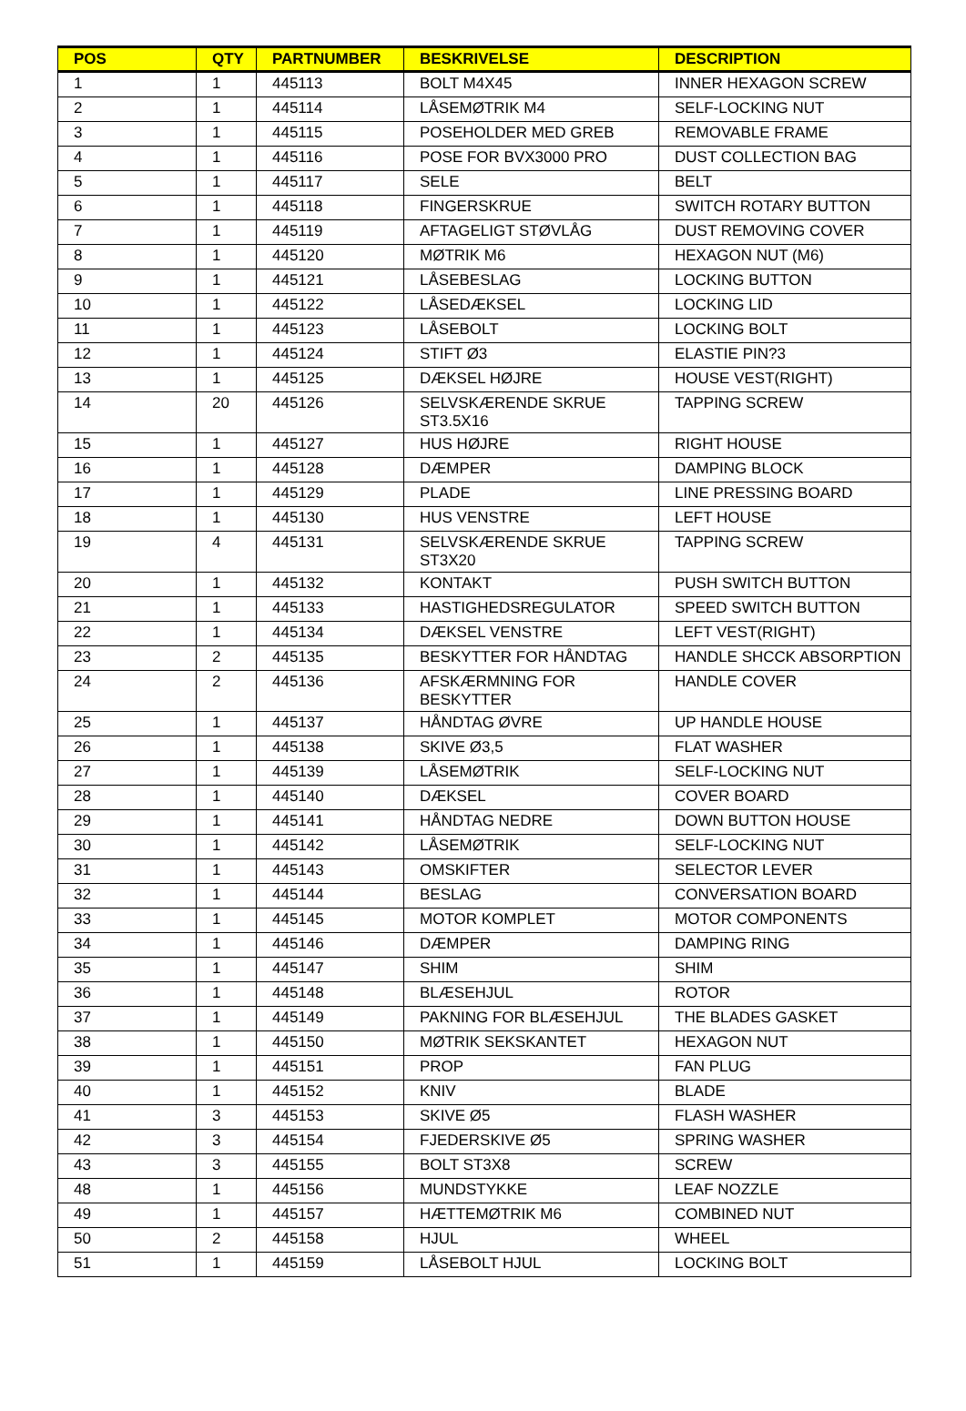| POS | QTY | PARTNUMBER | BESKRIVELSE | DESCRIPTION |
| --- | --- | --- | --- | --- |
| 1 | 1 | 445113 | BOLT M4X45 | INNER HEXAGON SCREW |
| 2 | 1 | 445114 | LÅSEMØTRIK M4 | SELF-LOCKING NUT |
| 3 | 1 | 445115 | POSEHOLDER MED GREB | REMOVABLE FRAME |
| 4 | 1 | 445116 | POSE FOR BVX3000 PRO | DUST COLLECTION BAG |
| 5 | 1 | 445117 | SELE | BELT |
| 6 | 1 | 445118 | FINGERSKRUE | SWITCH ROTARY BUTTON |
| 7 | 1 | 445119 | AFTAGELIGT STØVLÅG | DUST REMOVING COVER |
| 8 | 1 | 445120 | MØTRIK M6 | HEXAGON NUT (M6) |
| 9 | 1 | 445121 | LÅSEBESLAG | LOCKING BUTTON |
| 10 | 1 | 445122 | LÅSEDÆKSEL | LOCKING LID |
| 11 | 1 | 445123 | LÅSEBOLT | LOCKING BOLT |
| 12 | 1 | 445124 | STIFT Ø3 | ELASTIE PIN?3 |
| 13 | 1 | 445125 | DÆKSEL HØJRE | HOUSE VEST(RIGHT) |
| 14 | 20 | 445126 | SELVSKÆRENDE SKRUE ST3.5X16 | TAPPING SCREW |
| 15 | 1 | 445127 | HUS HØJRE | RIGHT HOUSE |
| 16 | 1 | 445128 | DÆMPER | DAMPING BLOCK |
| 17 | 1 | 445129 | PLADE | LINE PRESSING BOARD |
| 18 | 1 | 445130 | HUS VENSTRE | LEFT HOUSE |
| 19 | 4 | 445131 | SELVSKÆRENDE SKRUE ST3X20 | TAPPING SCREW |
| 20 | 1 | 445132 | KONTAKT | PUSH SWITCH BUTTON |
| 21 | 1 | 445133 | HASTIGHEDSREGULATOR | SPEED SWITCH BUTTON |
| 22 | 1 | 445134 | DÆKSEL VENSTRE | LEFT VEST(RIGHT) |
| 23 | 2 | 445135 | BESKYTTER FOR HÅNDTAG | HANDLE SHCCK ABSORPTION |
| 24 | 2 | 445136 | AFSKÆRMNING FOR BESKYTTER | HANDLE COVER |
| 25 | 1 | 445137 | HÅNDTAG ØVRE | UP HANDLE HOUSE |
| 26 | 1 | 445138 | SKIVE Ø3,5 | FLAT WASHER |
| 27 | 1 | 445139 | LÅSEMØTRIK | SELF-LOCKING NUT |
| 28 | 1 | 445140 | DÆKSEL | COVER BOARD |
| 29 | 1 | 445141 | HÅNDTAG NEDRE | DOWN BUTTON HOUSE |
| 30 | 1 | 445142 | LÅSEMØTRIK | SELF-LOCKING NUT |
| 31 | 1 | 445143 | OMSKIFTER | SELECTOR LEVER |
| 32 | 1 | 445144 | BESLAG | CONVERSATION BOARD |
| 33 | 1 | 445145 | MOTOR KOMPLET | MOTOR COMPONENTS |
| 34 | 1 | 445146 | DÆMPER | DAMPING RING |
| 35 | 1 | 445147 | SHIM | SHIM |
| 36 | 1 | 445148 | BLÆSEHJUL | ROTOR |
| 37 | 1 | 445149 | PAKNING FOR BLÆSEHJUL | THE BLADES GASKET |
| 38 | 1 | 445150 | MØTRIK SEKSKANTET | HEXAGON NUT |
| 39 | 1 | 445151 | PROP | FAN PLUG |
| 40 | 1 | 445152 | KNIV | BLADE |
| 41 | 3 | 445153 | SKIVE Ø5 | FLASH WASHER |
| 42 | 3 | 445154 | FJEDERSKIVE Ø5 | SPRING WASHER |
| 43 | 3 | 445155 | BOLT ST3X8 | SCREW |
| 48 | 1 | 445156 | MUNDSTYKKE | LEAF NOZZLE |
| 49 | 1 | 445157 | HÆTTEMØTRIK M6 | COMBINED NUT |
| 50 | 2 | 445158 | HJUL | WHEEL |
| 51 | 1 | 445159 | LÅSEBOLT HJUL | LOCKING BOLT |